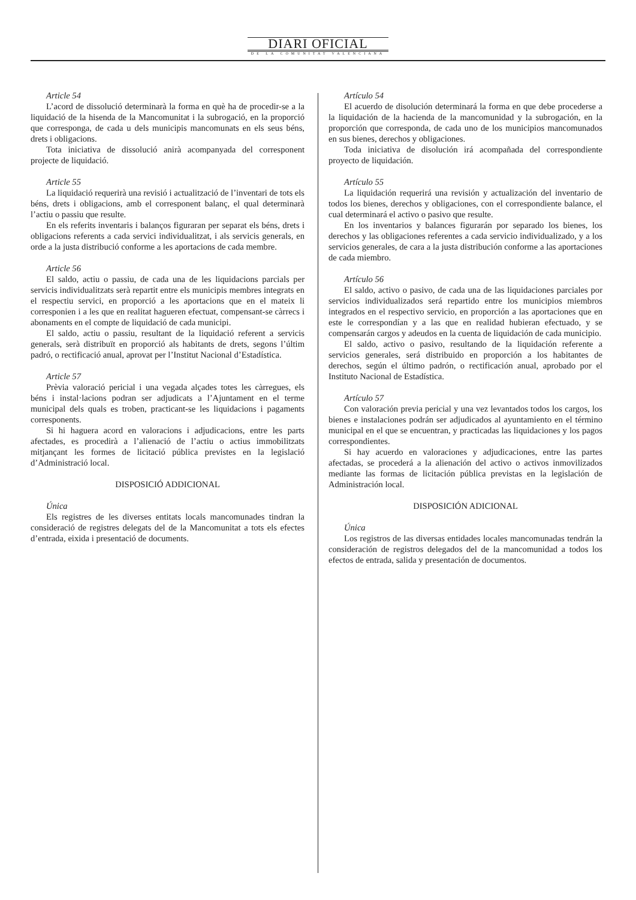DIARI OFICIAL
DE LA COMUNITAT VALENCIANA
Article 54
L’acord de dissolució determinarà la forma en què ha de procedir-se a la liquidació de la hisenda de la Mancomunitat i la subrogació, en la proporció que corresponga, de cada u dels municipis mancomunats en els seus béns, drets i obligacions.
Tota iniciativa de dissolució anirà acompanyada del corresponent projecte de liquidació.
Article 55
La liquidació requerirà una revisió i actualització de l’inventari de tots els béns, drets i obligacions, amb el corresponent balanç, el qual determinarà l’actiu o passiu que resulte.
En els referits inventaris i balanços figuraran per separat els béns, drets i obligacions referents a cada servici individualitzat, i als servicis generals, en orde a la justa distribució conforme a les aportacions de cada membre.
Article 56
El saldo, actiu o passiu, de cada una de les liquidacions parcials per servicis individualitzats serà repartit entre els municipis membres integrats en el respectiu servici, en proporció a les aportacions que en el mateix li corresponien i a les que en realitat hagueren efectuat, compensant-se càrrecs i abonaments en el compte de liquidació de cada municipi.
El saldo, actiu o passiu, resultant de la liquidació referent a servicis generals, serà distribuït en proporció als habitants de drets, segons l’últim padró, o rectificació anual, aprovat per l’Institut Nacional d’Estadística.
Article 57
Prèvia valoració pericial i una vegada alçades totes les càrregues, els béns i instal·lacions podran ser adjudicats a l’Ajuntament en el terme municipal dels quals es troben, practicant-se les liquidacions i pagaments corresponents.
Si hi haguera acord en valoracions i adjudicacions, entre les parts afectades, es procedirà a l’alienació de l’actiu o actius immobilitzats mitjançant les formes de licitació pública previstes en la legislació d’Administració local.
DISPOSICIÓ ADDICIONAL
Única
Els registres de les diverses entitats locals mancomunades tindran la consideració de registres delegats del de la Mancomunitat a tots els efectes d’entrada, eixida i presentació de documents.
Artículo 54
El acuerdo de disolución determinará la forma en que debe procederse a la liquidación de la hacienda de la mancomunidad y la subrogación, en la proporción que corresponda, de cada uno de los municipios mancomunados en sus bienes, derechos y obligaciones.
Toda iniciativa de disolución irá acompañada del correspondiente proyecto de liquidación.
Artículo 55
La liquidación requerirá una revisión y actualización del inventario de todos los bienes, derechos y obligaciones, con el correspondiente balance, el cual determinará el activo o pasivo que resulte.
En los inventarios y balances figurarán por separado los bienes, los derechos y las obligaciones referentes a cada servicio individualizado, y a los servicios generales, de cara a la justa distribución conforme a las aportaciones de cada miembro.
Artículo 56
El saldo, activo o pasivo, de cada una de las liquidaciones parciales por servicios individualizados será repartido entre los municipios miembros integrados en el respectivo servicio, en proporción a las aportaciones que en este le correspondían y a las que en realidad hubieran efectuado, y se compensarán cargos y adeudos en la cuenta de liquidación de cada municipio.
El saldo, activo o pasivo, resultando de la liquidación referente a servicios generales, será distribuido en proporción a los habitantes de derechos, según el último padrón, o rectificación anual, aprobado por el Instituto Nacional de Estadística.
Artículo 57
Con valoración previa pericial y una vez levantados todos los cargos, los bienes e instalaciones podrán ser adjudicados al ayuntamiento en el término municipal en el que se encuentran, y practicadas las liquidaciones y los pagos correspondientes.
Si hay acuerdo en valoraciones y adjudicaciones, entre las partes afectadas, se procederá a la alienación del activo o activos inmovilizados mediante las formas de licitación pública previstas en la legislación de Administración local.
DISPOSICIÓN ADICIONAL
Única
Los registros de las diversas entidades locales mancomunadas tendrán la consideración de registros delegados del de la mancomunidad a todos los efectos de entrada, salida y presentación de documentos.